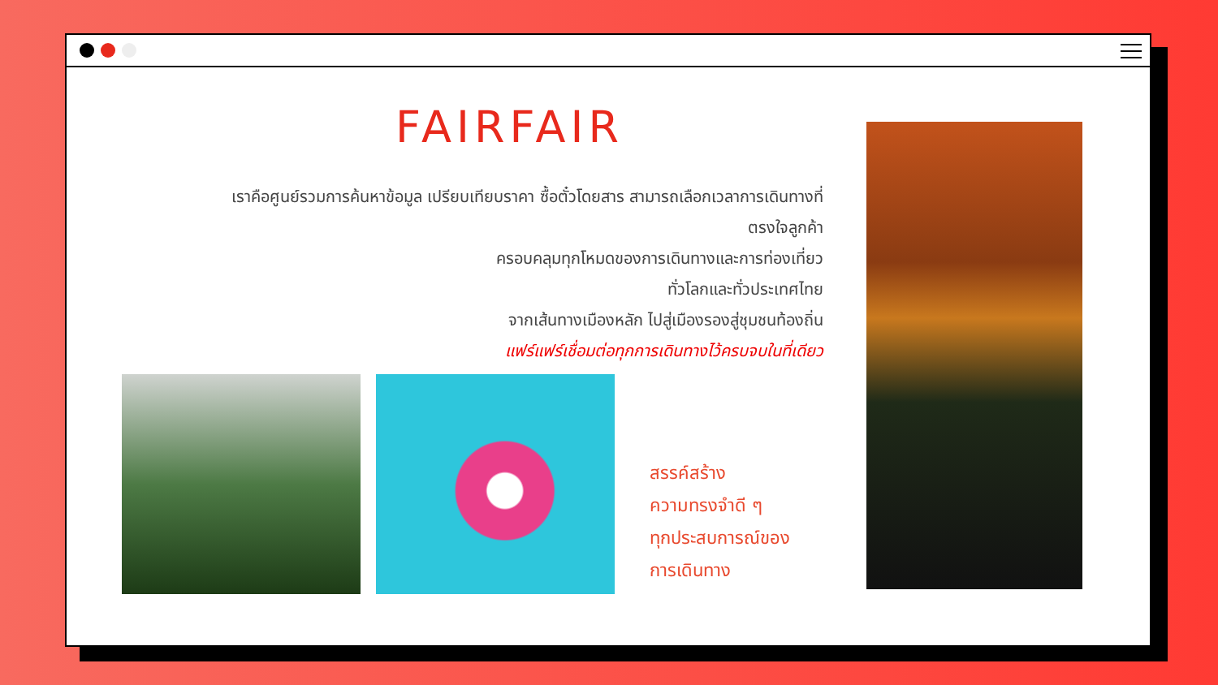FAIRFAIR
เราคือศูนย์รวมการค้นหาข้อมูล เปรียบเทียบราคา ซื้อตั๋วโดยสาร สามารถเลือกเวลาการเดินทางที่ตรงใจลูกค้า
ครอบคลุมทุกโหมดของการเดินทางและการท่องเที่ยว
ทั่วโลกและทั่วประเทศไทย
จากเส้นทางเมืองหลัก ไปสู่เมืองรองสู่ชุมชนท้องถิ่น
แฟร์แฟร์เชื่อมต่อทุกการเดินทางไว้ครบจบในที่เดียว
สรรค์สร้าง
ความทรงจำดี ๆ
ทุกประสบการณ์ของ
การเดินทาง